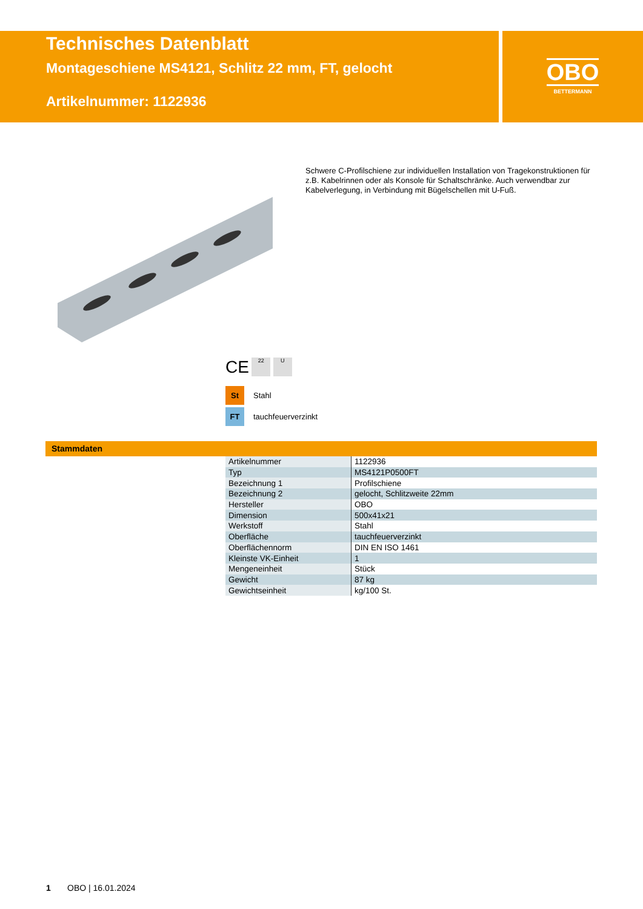Technisches Datenblatt
Montageschiene MS4121, Schlitz 22 mm, FT, gelocht
Artikelnummer: 1122936
OBO
BETTERMANN
Schwere C-Profilschiene zur individuellen Installation von Tragekonstruktionen für z.B. Kabelrinnen oder als Konsole für Schaltschränke. Auch verwendbar zur Kabelverlegung, in Verbindung mit Bügelschellen mit U-Fuß.
CE 22 U
St Stahl
FT tauchfeuerverzinkt
Stammdaten
| Artikelnummer | 1122936 |
| Typ | MS4121P0500FT |
| Bezeichnung 1 | Profilschiene |
| Bezeichnung 2 | gelocht, Schlitzweite 22mm |
| Hersteller | OBO |
| Dimension | 500x41x21 |
| Werkstoff | Stahl |
| Oberfläche | tauchfeuerverzinkt |
| Oberflächennorm | DIN EN ISO 1461 |
| Kleinste VK-Einheit | 1 |
| Mengeneinheit | Stück |
| Gewicht | 87 kg |
| Gewichtseinheit | kg/100 St. |
1 OBO | 16.01.2024